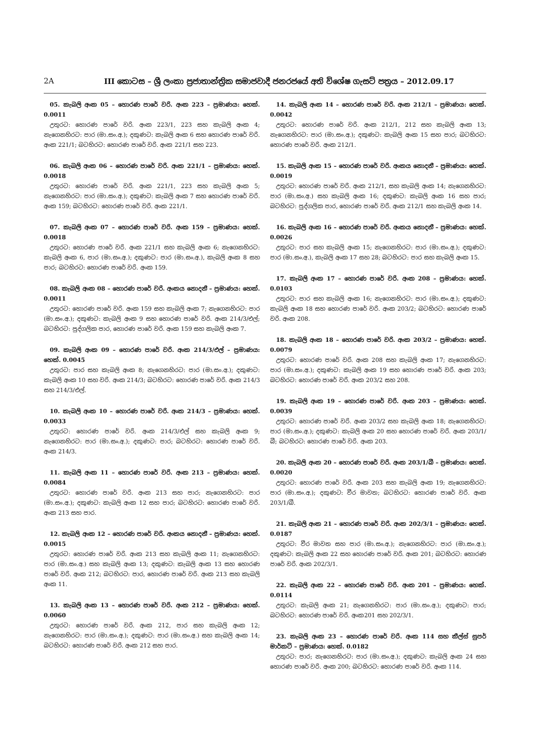2A III කොටස – ශ්‍රී ලංකා ප්‍රජාතාන්ත්‍රික සමාජවාදී ජනරජයේ අති විශේෂ ගැසට් පත්‍රය – 2012.09.17
05. කැබලි අංක 05 – හොරණ පාරේ වරි. අංක 223 – ප්‍රමාණය: හෙක්. 0.0011
උතුරට: හොරණ පාරේ වරි. අංක 223/1, 223 සහ කැබලි අංක 4; නැගෙනහිරට: පාර (මා.සං.අ.); දකුණට: කැබලි අංක 6 සහ හොරණ පාරේ වරි. අංක 221/1; බටහිරට: හොරණ පාරේ වරි. අංක 221/1 සහ 223.
06. කැබලි අංක 06 – හොරණ පාරේ වරි. අංක 221/1 – ප්‍රමාණය: හෙක්. 0.0018
උතුරට: හොරණ පාරේ වරි. අංක 221/1, 223 සහ කැබලි අංක 5; නැගෙනහිරට: පාර (මා.සං.අ.); දකුණට: කැබලි අංක 7 සහ හොරණ පාරේ වරි. අංක 159; බටහිරට: හොරණ පාරේ වරි. අංක 221/1.
07. කැබලි අංක 07 – හොරණ පාරේ වරි. අංක 159 – ප්‍රමාණය: හෙක්. 0.0018
උතුරට: හොරණ පාරේ වරි. අංක 221/1 සහ කැබලි අංක 6; නැගෙනහිරට: කැබලි අංක 6, පාර (මා.සං.අ.); දකුණට: පාර (මා.සං.අ.), කැබලි අංක 8 සහ පාර; බටහිරට: හොරණ පාරේ වරි. අංක 159.
08. කැබලි අංක 08 – හොරණ පාරේ වරි. අංකය නොදනී – ප්‍රමාණය: හෙක්. 0.0011
උතුරට: හොරණ පාරේ වරි. අංක 159 සහ කැබලි අංක 7; නැගෙනහිරට: පාර (මා.සං.අ.); දකුණට: කැබලි අංක 9 සහ හොරණ පාරේ වරි. අංක 214/3/එල්; බටහිරට: පුද්ගලික පාර, හොරණ පාරේ වරි. අංක 159 සහ කැබලි අංක 7.
09. කැබලි අංක 09 – හොරණ පාරේ වරි. අංක 214/3/එල් – ප්‍රමාණය: හෙක්. 0.0045
උතුරට: පාර සහ කැබලි අංක 8; නැගෙනහිරට: පාර (මා.සං.අ.); දකුණට: කැබලි අංක 10 සහ වරි. අංක 214/3; බටහිරට: හොරණ පාරේ වරි. අංක 214/3 සහ 214/3/එල්.
10. කැබලි අංක 10 – හොරණ පාරේ වරි. අංක 214/3 – ප්‍රමාණය: හෙක්. 0.0033
උතුරට: හොරණ පාරේ වරි. අංක 214/3/එල් සහ කැබලි අංක 9; නැගෙනහිරට: පාර (මා.සං.අ.); දකුණට: පාර; බටහිරට: හොරණ පාරේ වරි. අංක 214/3.
11. කැබලි අංක 11 – හොරණ පාරේ වරි. අංක 213 – ප්‍රමාණය: හෙක්. 0.0084
උතුරට: හොරණ පාරේ වරි. අංක 213 සහ පාර; නැගෙනහිරට: පාර (මා.සං.අ.); දකුණට: කැබලි අංක 12 සහ පාර; බටහිරට: හොරණ පාරේ වරි. අංක 213 සහ පාර.
12. කැබලි අංක 12 – හොරණ පාරේ වරි. අංකය නොදනී – ප්‍රමාණය: හෙක්. 0.0015
උතුරට: හොරණ පාරේ වරි. අංක 213 සහ කැබලි අංක 11; නැගෙනහිරට: පාර (මා.සං.අ.) සහ කැබලි අංක 13; දකුණට: කැබලි අංක 13 සහ හොරණ පාරේ වරි. අංක 212; බටහිරට: පාර, හොරණ පාරේ වරි. අංක 213 සහ කැබලි අංක 11.
13. කැබලි අංක 13 – හොරණ පාරේ වරි. අංක 212 – ප්‍රමාණය: හෙක්. 0.0060
උතුරට: හොරණ පාරේ වරි. අංක 212, පාර සහ කැබලි අංක 12; නැගෙනහිරට: පාර (මා.සං.අ.); දකුණට: පාර (මා.සං.අ.) සහ කැබලි අංක 14; බටහිරට: හොරණ පාරේ වරි. අංක 212 සහ පාර.
14. කැබලි අංක 14 – හොරණ පාරේ වරි. අංක 212/1 – ප්‍රමාණය: හෙක්. 0.0042
උතුරට: හොරණ පාරේ වරි. අංක 212/1, 212 සහ කැබලි අංක 13; නැගෙනහිරට: පාර (මා.සං.අ.); දකුණට: කැබලි අංක 15 සහ පාර; බටහිරට: හොරණ පාරේ වරි. අංක 212/1.
15. කැබලි අංක 15 – හොරණ පාරේ වරි. අංකය නොදනී – ප්‍රමාණය: හෙක්. 0.0019
උතුරට: හොරණ පාරේ වරි. අංක 212/1, සහ කැබලි අංක 14; නැගෙනහිරට: පාර (මා.සං.අ.) සහ කැබලි අංක 16; දකුණට: කැබලි අංක 16 සහ පාර; බටහිරට: පුද්ගලික පාර, හොරණ පාරේ වරි. අංක 212/1 සහ කැබලි අංක 14.
16. කැබලි අංක 16 – හොරණ පාරේ වරි. අංකය නොදනී – ප්‍රමාණය: හෙක්. 0.0026
උතුරට: පාර සහ කැබලි අංක 15; නැගෙනහිරට: පාර (මා.සං.අ.); දකුණට: පාර (මා.සං.අ.), කැබලි අංක 17 සහ 28; බටහිරට: පාර සහ කැබලි අංක 15.
17. කැබලි අංක 17 – හොරණ පාරේ වරි. අංක 208 – ප්‍රමාණය: හෙක්. 0.0103
උතුරට: පාර සහ කැබලි අංක 16; නැගෙනහිරට: පාර (මා.සං.අ.); දකුණට: කැබලි අංක 18 සහ හොරණ පාරේ වරි. අංක 203/2; බටහිරට: හොරණ පාරේ වරි. අංක 208.
18. කැබලි අංක 18 – හොරණ පාරේ වරි. අංක 203/2 – ප්‍රමාණය: හෙක්. 0.0079
උතුරට: හොරණ පාරේ වරි. අංක 208 සහ කැබලි අංක 17; නැගෙනහිරට: පාර (මා.සං.අ.); දකුණට: කැබලි අංක 19 සහ හොරණ පාරේ වරි. අංක 203; බටහිරට: හොරණ පාරේ වරි. අංක 203/2 සහ 208.
19. කැබලි අංක 19 – හොරණ පාරේ වරි. අංක 203 – ප්‍රමාණය: හෙක්. 0.0039
උතුරට: හොරණ පාරේ වරි. අංක 203/2 සහ කැබලි අංක 18; නැගෙනහිරට: පාර (මා.සං.අ.); දකුණට: කැබලි අංක 20 සහ හොරණ පාරේ වරි. අංක 203/1/බී; බටහිරට: හොරණ පාරේ වරි. අංක 203.
20. කැබලි අංක 20 – හොරණ පාරේ වරි. අංක 203/1/බී – ප්‍රමාණය: හෙක්. 0.0020
උතුරට: හොරණ පාරේ වරි. අංක 203 සහ කැබලි අංක 19; නැගෙනහිරට: පාර (මා.සං.අ.); දකුණට: වීර මාවත; බටහිරට: හොරණ පාරේ වරි. අංක 203/1/බී.
21. කැබලි අංක 21 – හොරණ පාරේ වරි. අංක 202/3/1 – ප්‍රමාණය: හෙක්. 0.0187
උතුරට: වීර මාවත සහ පාර (මා.සං.අ.); නැගෙනහිරට: පාර (මා.සං.අ.); දකුණට: කැබලි අංක 22 සහ හොරණ පාරේ වරි. අංක 201; බටහිරට: හොරණ පාරේ වරි. අංක 202/3/1.
22. කැබලි අංක 22 – හොරණ පාරේ වරි. අංක 201 – ප්‍රමාණය: හෙක්. 0.0114
උතුරට: කැබලි අංක 21; නැගෙනහිරට: පාර (මා.සං.අ.); දකුණට: පාර; බටහිරට: හොරණ පාරේ වරි. අංක201 සහ 202/3/1.
23. කැබලි අංක 23 – හොරණ පාරේ වරි. අංක 114 සහ කීල්ස් සුපර් මාර්කට් – ප්‍රමාණය: හෙක්. 0.0182
උතුරට: පාර; නැගෙනහිරට: පාර (මා.සං.අ.); දකුණට: කැබලි අංක 24 සහ හොරණ පාරේ වරි. අංක 200; බටහිරට: හොරණ පාරේ වරි. අංක 114.